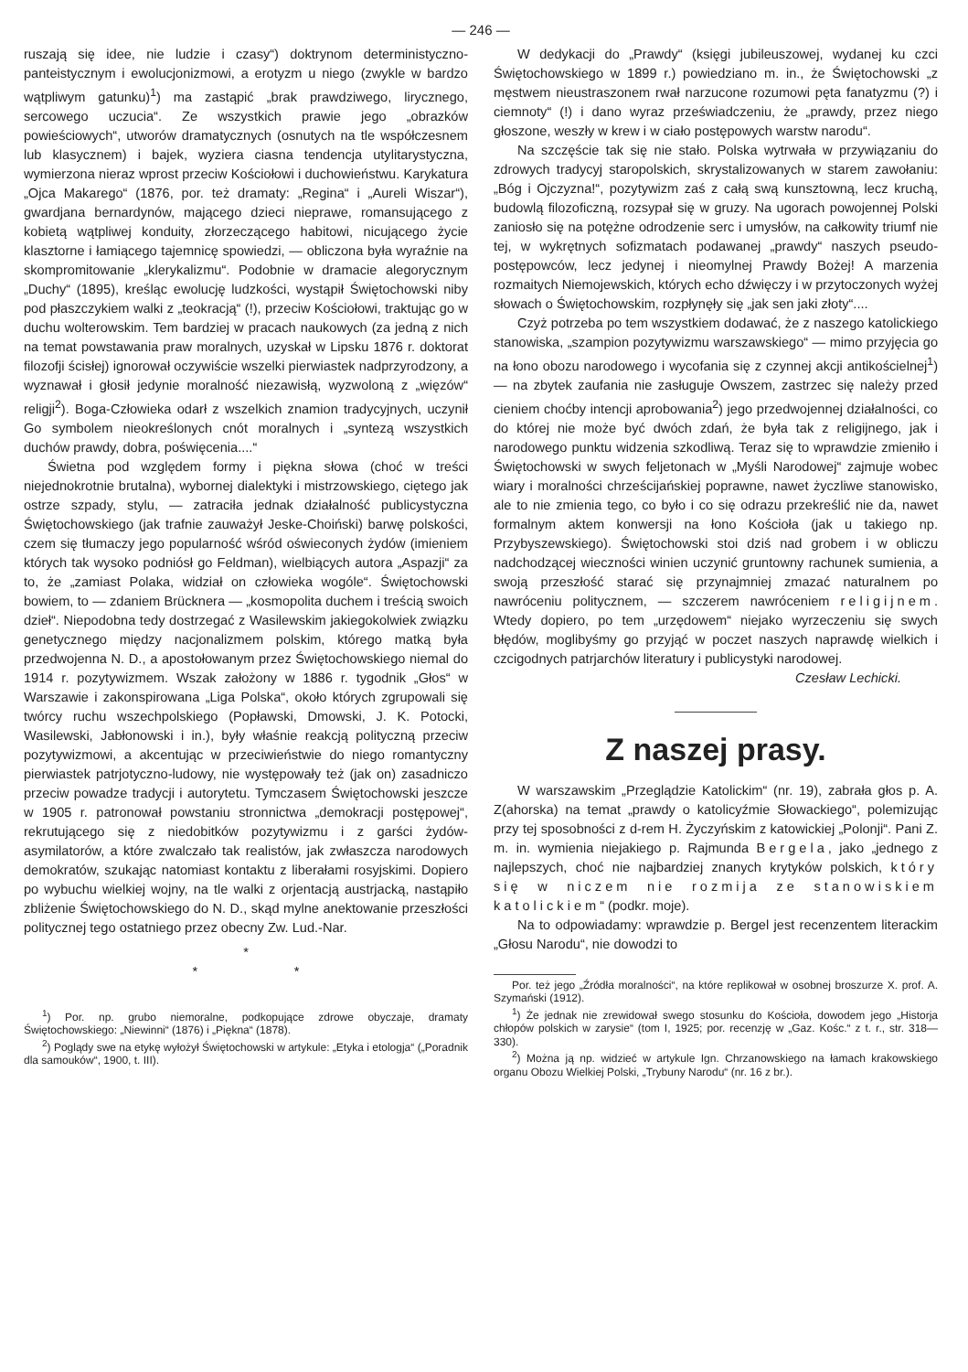— 246 —
ruszają się idee, nie ludzie i czasy“) doktrynom deterministyczno-panteistycznym i ewolucjonizmowi, a erotyzm u niego (zwykle w bardzo wątpliwym gatunku)<sup>1</sup>) ma zastąpić „brak prawdziwego, lirycznego, sercowego uczucia“. Ze wszystkich prawie jego „obrazków powieściowych“, utworów dramatycznych (osnutych na tle współczesnem lub klasycznem) i bajek, wyziera ciasna tendencja utylitarystyczna, wymierzona nieraz wprost przeciw Kościołowi i duchowieństwu. Karykatura „Ojca Makarego“ (1876, por. też dramaty: „Regina“ i „Aureli Wiszar“), gwardjana bernardynów, mającego dzieci nieprawe, romansującego z kobietą wątpliwej konduity, złorzeczącego habitowi, nicującego życie klasztorne i łamiącego tajemnicę spowiedzi, — obliczona była wyraźnie na skompromitowanie „klerykalizmu“. Podobnie w dramacie alegorycznym „Duchy“ (1895), kreśląc ewolucję ludzkości, wystąpił Świętochowski niby pod płaszczykiem walki z „teokracją“ (!), przeciw Kościołowi, traktując go w duchu wolterowskim. Tem bardziej w pracach naukowych (za jedną z nich na temat powstawania praw moralnych, uzyskał w Lipsku 1876 r. doktorat filozofji ścisłej) ignorował oczywiście wszelki pierwiastek nadprzyrodzony, a wyznawał i głosił jedynie moralność niezawisłą, wyzwoloną z „więzów“ religji<sup>2</sup>). Boga-Człowieka odarł z wszelkich znamion tradycyjnych, uczynił Go symbolem nieokreślonych cnót moralnych i „syntezą wszystkich duchów prawdy, dobra, poświęcenia....“
Świetna pod względem formy i piękna słowa (choć w treści niejednokrotnie brutalna), wybornej dialektyki i mistrzowskiego, ciętego jak ostrze szpady, stylu, — zatraciła jednak działalność publicystyczna Świętochowskiego (jak trafnie zauważył Jeske-Choiński) barwę polskości, czem się tłumaczy jego popularność wśród oświeconych żydów (imieniem których tak wysoko podniósł go Feldman), wielbiących autora „Aspazji“ za to, że „zamiast Polaka, widział on człowieka wogóle“. Świętochowski bowiem, to — zdaniem Brücknera — „kosmopolita duchem i treścią swoich dzieł“. Niepodobna tedy dostrzegać z Wasilewskim jakiegokolwiek związku genetycznego między nacjonalizmem polskim, którego matką była przedwojenna N. D., a apostołowanym przez Świętochowskiego niemal do 1914 r. pozytywizmem. Wszak założony w 1886 r. tygodnik „Głos“ w Warszawie i zakonspirowana „Liga Polska“, około których zgrupowali się twórcy ruchu wszechpolskiego (Popławski, Dmowski, J. K. Potocki, Wasilewski, Jabłonowski i in.), były właśnie reakcją polityczną przeciw pozytywizmowi, a akcentując w przeciwieństwie do niego romantyczny pierwiastek patrjotyczno-ludowy, nie występowały też (jak on) zasadniczo przeciw powadze tradycji i autorytetu. Tymczasem Świętochowski jeszcze w 1905 r. patronował powstaniu stronnictwa „demokracji postępowej“, rekrutującego się z niedobitków pozytywizmu i z garści żydów-asymilatorów, a które zwalczało tak realistów, jak zwłaszcza narodowych demokratów, szukając natomiast kontaktu z liberałami rosyjskimi. Dopiero po wybuchu wielkiej wojny, na tle walki z orjentacją austrjacką, nastąpiło zbliżenie Świętochowskiego do N. D., skąd mylne anektowanie przeszłości politycznej tego ostatniego przez obecny Zw. Lud.-Nar.
*
* *
<sup>1</sup>) Por. np. grubo niemoralne, podkopujące zdrowe obyczaje, dramaty Świętochowskiego: „Niewinni“ (1876) i „Piękna“ (1878).
<sup>2</sup>) Poglądy swe na etykę wyłożył Świętochowski w artykule: „Etyka i etologja“ („Poradnik dla samouków“, 1900, t. III).
W dedykacji do „Prawdy“ (księgi jubileuszowej, wydanej ku czci Świętochowskiego w 1899 r.) powiedziano m. in., że Świętochowski „z męstwem nieustraszonem rwał narzucone rozumowi pęta fanatyzmu (?) i ciemnoty“ (!) i dano wyraz przeświadczeniu, że „prawdy, przez niego głoszone, weszły w krew i w ciało postępowych warstw narodu“.
Na szczęście tak się nie stało. Polska wytrwała w przywiązaniu do zdrowych tradycyj staropolskich, skrystalizowanych w starem zawołaniu: „Bóg i Ojczyzna!“, pozytywizm zaś z całą swą kunsztowną, lecz kruchą, budowlą filozoficzną, rozsypał się w gruzy. Na ugorach powojennej Polski zaniosło się na potężne odrodzenie serc i umysłów, na całkowity triumf nie tej, w wykrętnych sofizmatach podawanej „prawdy“ naszych pseudo-postępowców, lecz jedynej i nieomylnej Prawdy Bożej! A marzenia rozmaitych Niemojewskich, których echo dźwięczy i w przytoczonych wyżej słowach o Świętochowskim, rozpłynęły się „jak sen jaki złoty“....
Czyż potrzeba po tem wszystkiem dodawać, że z naszego katolickiego stanowiska, „szampion pozytywizmu warszawskiego“ — mimo przyjęcia go na łono obozu narodowego i wycofania się z czynnej akcji antikościelnej<sup>1</sup>) — na zbytek zaufania nie zasługuje Owszem, zastrzec się należy przed cieniem choćby intencji aprobowania<sup>2</sup>) jego przedwojennej działalności, co do której nie może być dwóch zdań, że była tak z religijnego, jak i narodowego punktu widzenia szkodliwą. Teraz się to wprawdzie zmieniło i Świętochowski w swych feljetonach w „Myśli Narodowej“ zajmuje wobec wiary i moralności chrześcijańskiej poprawne, nawet życzliwe stanowisko, ale to nie zmienia tego, co było i co się odrazu przekreślić nie da, nawet formalnym aktem konwersji na łono Kościoła (jak u takiego np. Przybyszewskiego). Świętochowski stoi dziś nad grobem i w obliczu nadchodzącej wieczności winien uczynić gruntowny rachunek sumienia, a swoją przeszłość starać się przynajmniej zmazać naturalnem po nawróceniu politycznem, — szczerem nawróceniem religijnem. Wtedy dopiero, po tem „urzędowem“ niejako wyrzeczeniu się swych błędów, moglibyśmy go przyjąć w poczet naszych naprawdę wielkich i czcigodnych patrjarchów literatury i publicystyki narodowej.
Czesław Lechicki.
Z naszej prasy.
W warszawskim „Przeglądzie Katolickim“ (nr. 19), zabrała głos p. A. Z(ahorska) na temat „prawdy o katolicyźmie Słowackiego“, polemizując przy tej sposobności z d-rem H. Życzyńskim z katowickiej „Polonji“. Pani Z. m. in. wymienia niejakiego p. Rajmunda Bergela, jako „jednego z najlepszych, choć nie najbardziej znanych krytyków polskich, który się w niczem nie rozmija ze stanowiskiem katolickiem“ (podkr. moje).
Na to odpowiadamy: wprawdzie p. Bergel jest recenzentem literackim „Głosu Narodu“, nie dowodzi to
Por. też jego „Źródła moralności“, na które replikował w osobnej broszurze X. prof. A. Szymański (1912).
<sup>1</sup>) Że jednak nie zrewidował swego stosunku do Kościoła, dowodem jego „Historja chłopów polskich w zarysie“ (tom I, 1925; por. recenzję w „Gaz. Kośc.“ z t. r., str. 318—330).
<sup>2</sup>) Można ją np. widzieć w artykule Ign. Chrzanowskiego na łamach krakowskiego organu Obozu Wielkiej Polski, „Trybuny Narodu“ (nr. 16 z br.).